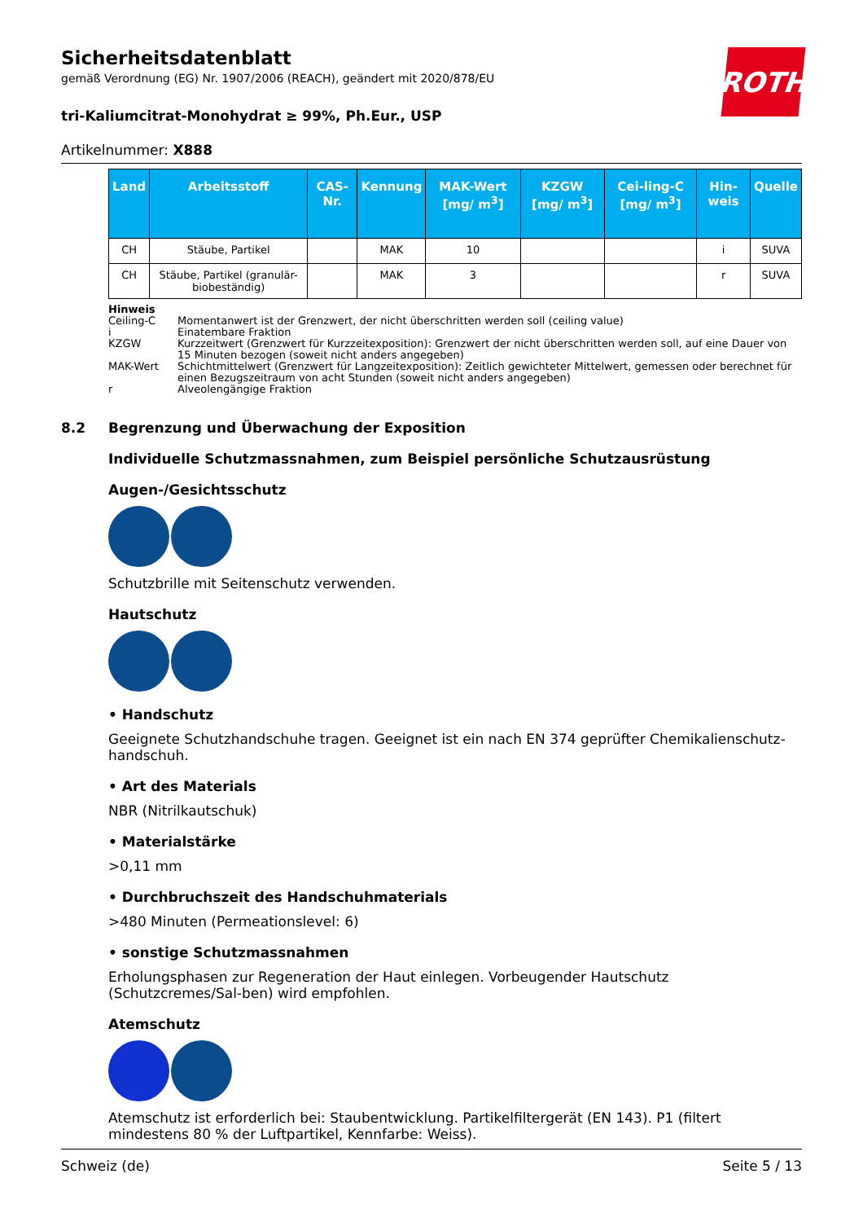ROTH
Sicherheitsdatenblatt
gemäß Verordnung (EG) Nr. 1907/2006 (REACH), geändert mit 2020/878/EU
tri-Kaliumcitrat-Monohydrat ≥ 99%, Ph.Eur., USP
Artikelnummer: X888
| Land | Arbeitsstoff | CAS-Nr. | Kennung | MAK-Wert [mg/ m<sup>3</sup>] | KZGW [mg/ m<sup>3</sup>] | Cei-ling-C [mg/ m<sup>3</sup>] | Hin-weis | Quelle |
| --- | --- | --- | --- | --- | --- | --- | --- | --- |
| CH | Stäube, Partikel | | MAK | 10 | | | i | SUVA |
| CH | Stäube, Partikel (granulär-biobeständig) | | MAK | 3 | | | r | SUVA |
Hinweis
Ceiling-C Momentanwert ist der Grenzwert, der nicht überschritten werden soll (ceiling value)
i Einatembare Fraktion
KZGW Kurzzeitwert (Grenzwert für Kurzzeitexposition): Grenzwert der nicht überschritten werden soll, auf eine Dauer von 15 Minuten bezogen (soweit nicht anders angegeben)
MAK-Wert Schichtmittelwert (Grenzwert für Langzeitexposition): Zeitlich gewichteter Mittelwert, gemessen oder berechnet für einen Bezugszeitraum von acht Stunden (soweit nicht anders angegeben)
r Alveolengängige Fraktion
8.2 Begrenzung und Überwachung der Exposition
Individuelle Schutzmassnahmen, zum Beispiel persönliche Schutzausrüstung
Augen-/Gesichtsschutz
Schutzbrille mit Seitenschutz verwenden.
Hautschutz
• Handschutz
Geeignete Schutzhandschuhe tragen. Geeignet ist ein nach EN 374 geprüfter Chemikalienschutz-handschuh.
• Art des Materials
NBR (Nitrilkautschuk)
• Materialstärke
>0,11 mm
• Durchbruchszeit des Handschuhmaterials
>480 Minuten (Permeationslevel: 6)
• sonstige Schutzmassnahmen
Erholungsphasen zur Regeneration der Haut einlegen. Vorbeugender Hautschutz (Schutzcremes/Sal-ben) wird empfohlen.
Atemschutz
Atemschutz ist erforderlich bei: Staubentwicklung. Partikelfiltergerät (EN 143). P1 (filtert mindestens 80 % der Luftpartikel, Kennfarbe: Weiss).
Schweiz (de) Seite 5 / 13